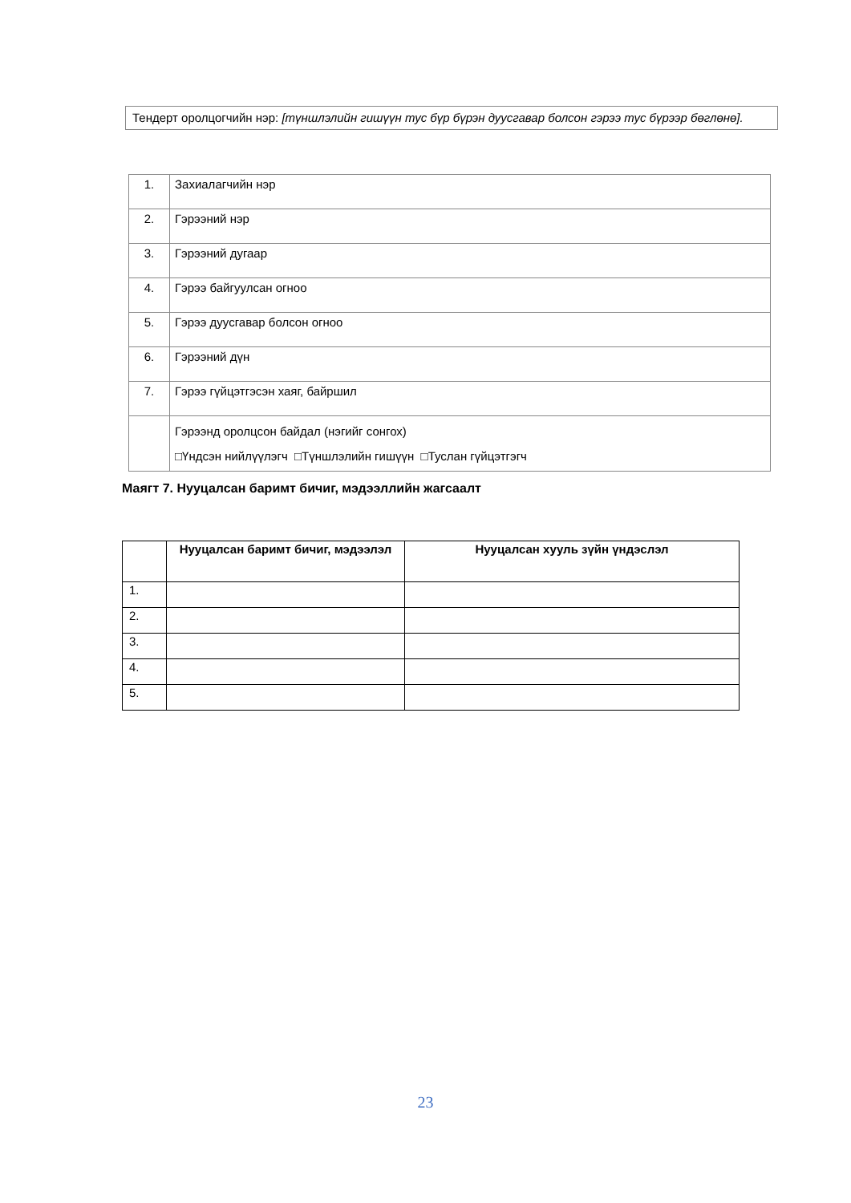Тендерт оролцогчийн нэр: [түншлэлийн гишүүн тус бүр бүрэн дуусгавар болсон гэрээ тус бүрээр бөглөнө].
| 1. | Захиалагчийн нэр |
| 2. | Гэрээний нэр |
| 3. | Гэрээний дугаар |
| 4. | Гэрээ байгуулсан огноо |
| 5. | Гэрээ дуусгавар болсон огноо |
| 6. | Гэрээний дүн |
| 7. | Гэрээ гүйцэтгэсэн хаяг, байршил |
| | Гэрээнд оролцсон байдал (нэгийг сонгох) □Үндсэн нийлүүлэгч □Түншлэлийн гишүүн □Туслан гүйцэтгэгч |
Маягт 7. Нууцалсан баримт бичиг, мэдээллийн жагсаалт
| | Нууцалсан баримт бичиг, мэдээлэл | Нууцалсан хууль зүйн үндэслэл |
| --- | --- | --- |
| 1. | | |
| 2. | | |
| 3. | | |
| 4. | | |
| 5. | | |
23